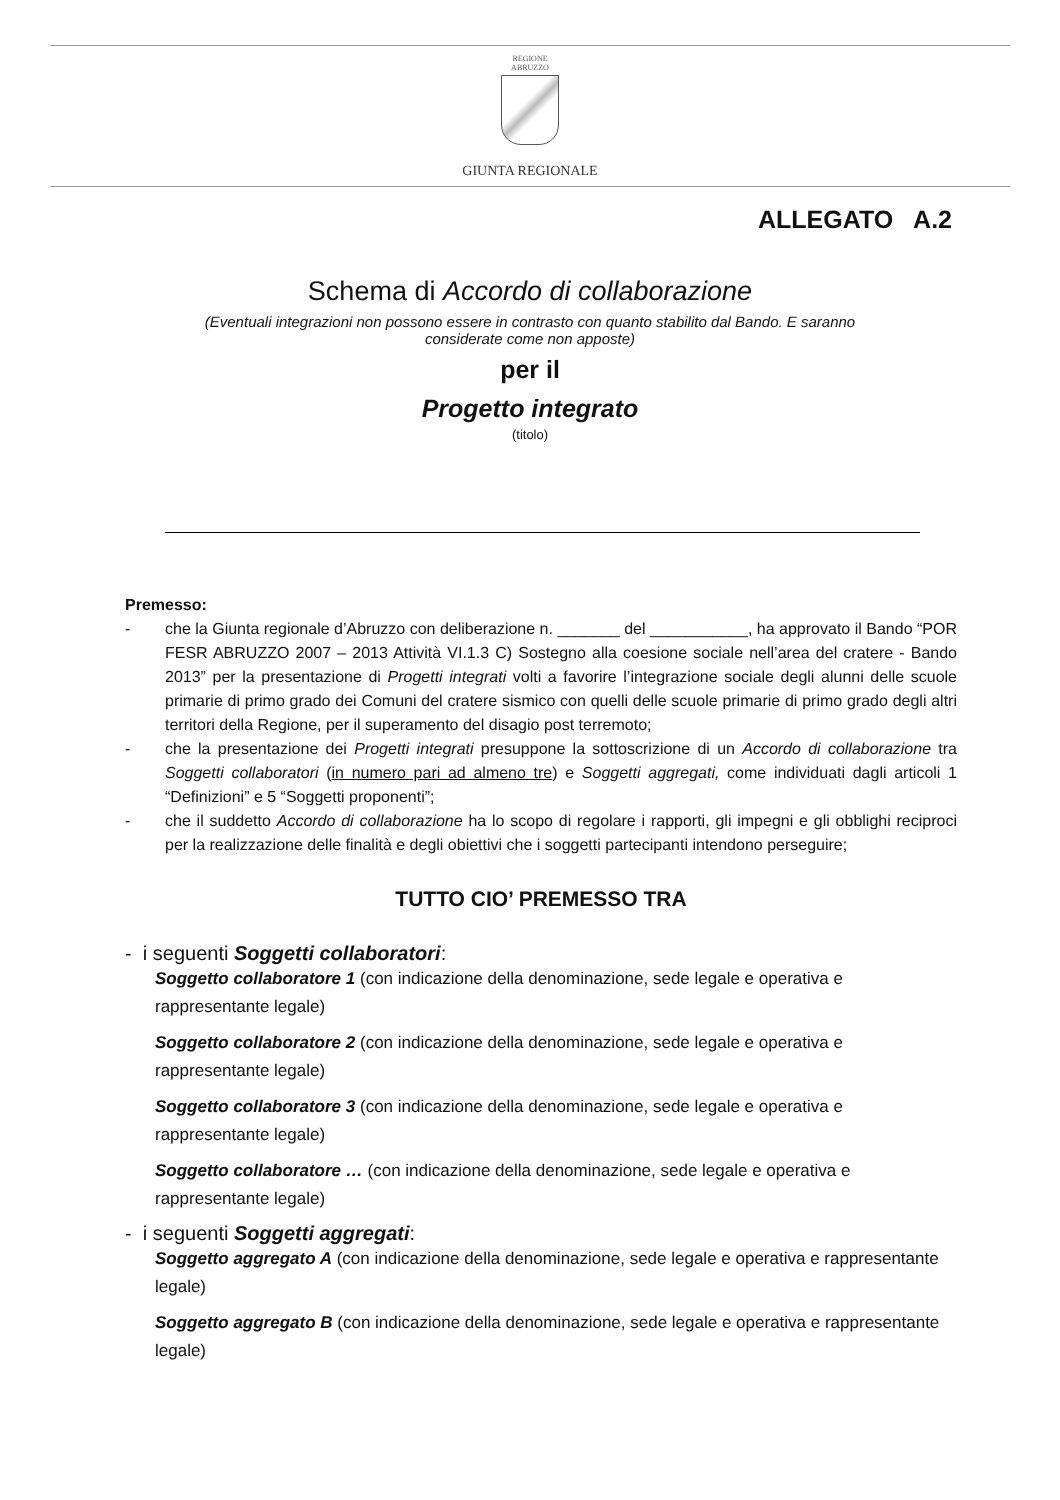REGIONE
ABRUZZO
GIUNTA REGIONALE
ALLEGATO A.2
Schema di Accordo di collaborazione
(Eventuali integrazioni non possono essere in contrasto con quanto stabilito dal Bando. E saranno considerate come non apposte)
per il
Progetto integrato
(titolo)
Premesso:
- che la Giunta regionale d’Abruzzo con deliberazione n. _______ del ___________, ha approvato il Bando “POR FESR ABRUZZO 2007 – 2013 Attività VI.1.3 C) Sostegno alla coesione sociale nell’area del cratere - Bando 2013” per la presentazione di Progetti integrati volti a favorire l’integrazione sociale degli alunni delle scuole primarie di primo grado dei Comuni del cratere sismico con quelli delle scuole primarie di primo grado degli altri territori della Regione, per il superamento del disagio post terremoto;
- che la presentazione dei Progetti integrati presuppone la sottoscrizione di un Accordo di collaborazione tra Soggetti collaboratori (in numero pari ad almeno tre) e Soggetti aggregati, come individuati dagli articoli 1 “Definizioni” e 5 “Soggetti proponenti”;
- che il suddetto Accordo di collaborazione ha lo scopo di regolare i rapporti, gli impegni e gli obblighi reciproci per la realizzazione delle finalità e degli obiettivi che i soggetti partecipanti intendono perseguire;
TUTTO CIO’ PREMESSO TRA
- i seguenti Soggetti collaboratori:
Soggetto collaboratore 1 (con indicazione della denominazione, sede legale e operativa e rappresentante legale)
Soggetto collaboratore 2 (con indicazione della denominazione, sede legale e operativa e rappresentante legale)
Soggetto collaboratore 3 (con indicazione della denominazione, sede legale e operativa e rappresentante legale)
Soggetto collaboratore … (con indicazione della denominazione, sede legale e operativa e rappresentante legale)
- i seguenti Soggetti aggregati:
Soggetto aggregato A (con indicazione della denominazione, sede legale e operativa e rappresentante legale)
Soggetto aggregato B (con indicazione della denominazione, sede legale e operativa e rappresentante legale)